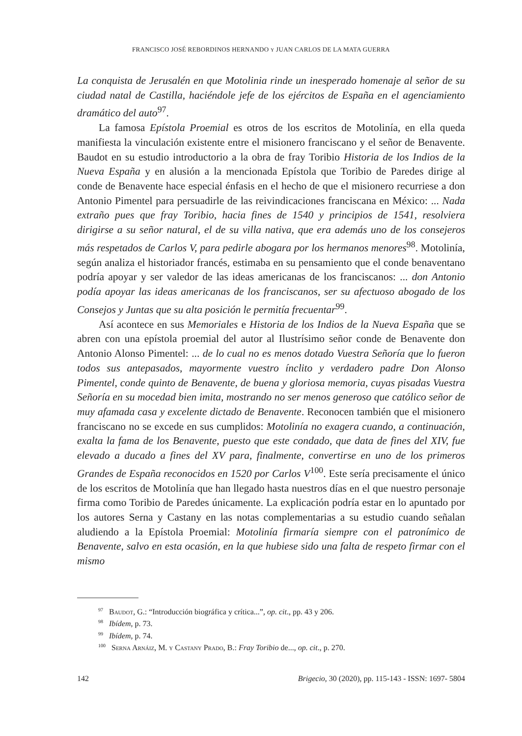FRANCISCO JOSÉ REBORDINOS HERNANDO Y JUAN CARLOS DE LA MATA GUERRA
La conquista de Jerusalén en que Motolinia rinde un inesperado homenaje al señor de su ciudad natal de Castilla, haciéndole jefe de los ejércitos de España en el agenciamiento dramático del auto<sup>97</sup>.
La famosa Epístola Proemial es otros de los escritos de Motolinía, en ella queda manifiesta la vinculación existente entre el misionero franciscano y el señor de Benavente. Baudot en su estudio introductorio a la obra de fray Toribio Historia de los Indios de la Nueva España y en alusión a la mencionada Epístola que Toribio de Paredes dirige al conde de Benavente hace especial énfasis en el hecho de que el misionero recurriese a don Antonio Pimentel para persuadirle de las reivindicaciones franciscana en México: ... Nada extraño pues que fray Toribio, hacia fines de 1540 y principios de 1541, resolviera dirigirse a su señor natural, el de su villa nativa, que era además uno de los consejeros más respetados de Carlos V, para pedirle abogara por los hermanos menores<sup>98</sup>. Motolinía, según analiza el historiador francés, estimaba en su pensamiento que el conde benaventano podría apoyar y ser valedor de las ideas americanas de los franciscanos: ... don Antonio podía apoyar las ideas americanas de los franciscanos, ser su afectuoso abogado de los Consejos y Juntas que su alta posición le permitía frecuentar<sup>99</sup>.
Así acontece en sus Memoriales e Historia de los Indios de la Nueva España que se abren con una epístola proemial del autor al Ilustrísimo señor conde de Benavente don Antonio Alonso Pimentel: ... de lo cual no es menos dotado Vuestra Señoría que lo fueron todos sus antepasados, mayormente vuestro ínclito y verdadero padre Don Alonso Pimentel, conde quinto de Benavente, de buena y gloriosa memoria, cuyas pisadas Vuestra Señoría en su mocedad bien imita, mostrando no ser menos generoso que católico señor de muy afamada casa y excelente dictado de Benavente. Reconocen también que el misionero franciscano no se excede en sus cumplidos: Motolinía no exagera cuando, a continuación, exalta la fama de los Benavente, puesto que este condado, que data de fines del XIV, fue elevado a ducado a fines del XV para, finalmente, convertirse en uno de los primeros Grandes de España reconocidos en 1520 por Carlos V<sup>100</sup>. Este sería precisamente el único de los escritos de Motolinía que han llegado hasta nuestros días en el que nuestro personaje firma como Toribio de Paredes únicamente. La explicación podría estar en lo apuntado por los autores Serna y Castany en las notas complementarias a su estudio cuando señalan aludiendo a la Epístola Proemial: Motolinía firmaría siempre con el patronímico de Benavente, salvo en esta ocasión, en la que hubiese sido una falta de respeto firmar con el mismo
<sup>97</sup> Baudot, G.: “Introducción biográfica y crítica...”, op. cit., pp. 43 y 206.
<sup>98</sup> Ibídem, p. 73.
<sup>99</sup> Ibídem, p. 74.
<sup>100</sup> Serna Arnáiz, M. y Castany Prado, B.: Fray Toribio de..., op. cit., p. 270.
142 Brigecio, 30 (2020), pp. 115-143 - ISSN: 1697- 5804